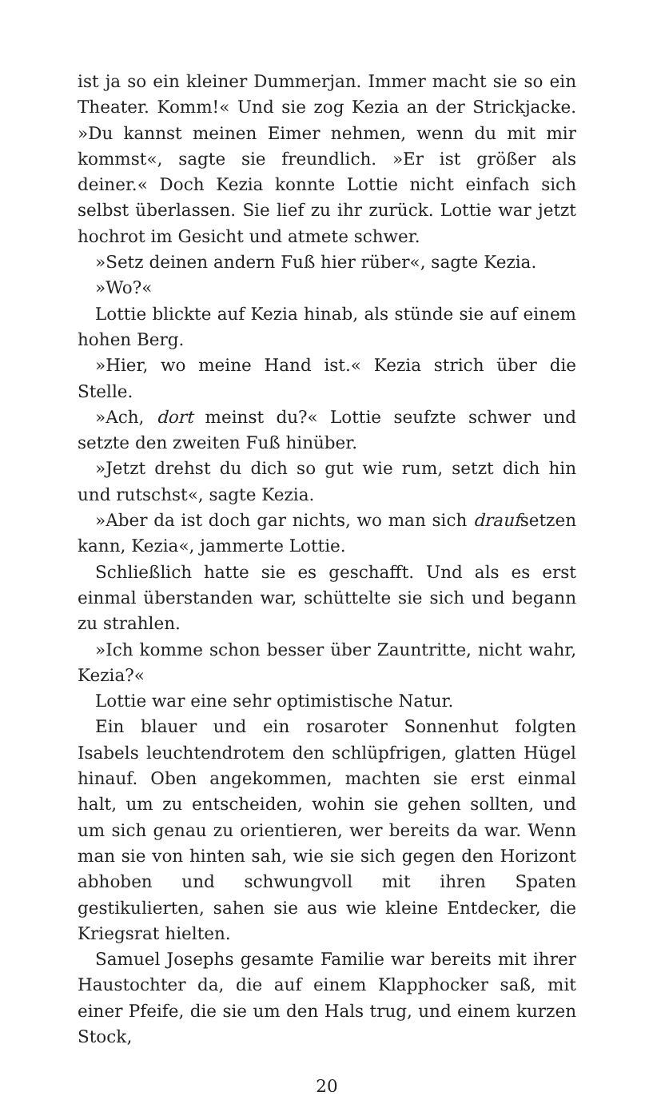ist ja so ein kleiner Dummerjan. Immer macht sie so ein Theater. Komm!« Und sie zog Kezia an der Strickjacke. »Du kannst meinen Eimer nehmen, wenn du mit mir kommst«, sagte sie freundlich. »Er ist größer als deiner.« Doch Kezia konnte Lottie nicht einfach sich selbst überlassen. Sie lief zu ihr zurück. Lottie war jetzt hochrot im Gesicht und atmete schwer.
»Setz deinen andern Fuß hier rüber«, sagte Kezia.
»Wo?«
Lottie blickte auf Kezia hinab, als stünde sie auf einem hohen Berg.
»Hier, wo meine Hand ist.« Kezia strich über die Stelle.
»Ach, dort meinst du?« Lottie seufzte schwer und setzte den zweiten Fuß hinüber.
»Jetzt drehst du dich so gut wie rum, setzt dich hin und rutschst«, sagte Kezia.
»Aber da ist doch gar nichts, wo man sich draufsetzen kann, Kezia«, jammerte Lottie.
Schließlich hatte sie es geschafft. Und als es erst einmal überstanden war, schüttelte sie sich und begann zu strahlen.
»Ich komme schon besser über Zauntritte, nicht wahr, Kezia?«
Lottie war eine sehr optimistische Natur.
Ein blauer und ein rosaroter Sonnenhut folgten Isabels leuchtendrotem den schlüpfrigen, glatten Hügel hinauf. Oben angekommen, machten sie erst einmal halt, um zu entscheiden, wohin sie gehen sollten, und um sich genau zu orientieren, wer bereits da war. Wenn man sie von hinten sah, wie sie sich gegen den Horizont abhoben und schwungvoll mit ihren Spaten gestikulierten, sahen sie aus wie kleine Entdecker, die Kriegsrat hielten.
Samuel Josephs gesamte Familie war bereits mit ihrer Haustochter da, die auf einem Klapphocker saß, mit einer Pfeife, die sie um den Hals trug, und einem kurzen Stock,
20